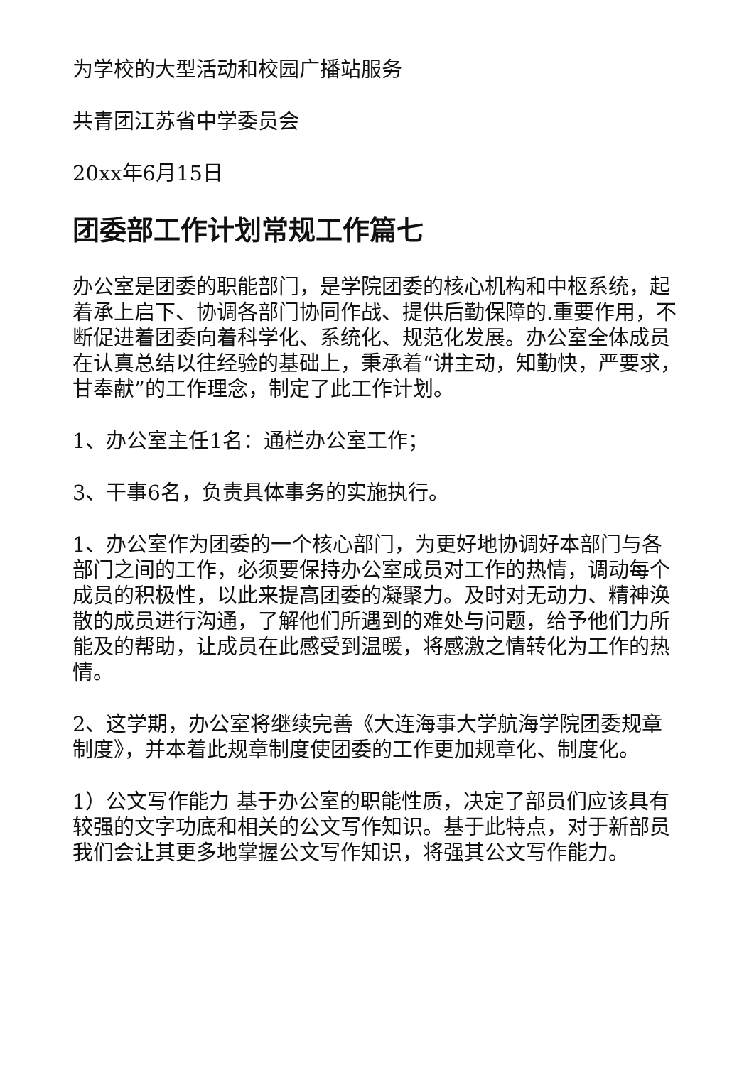为学校的大型活动和校园广播站服务
共青团江苏省中学委员会
20xx年6月15日
团委部工作计划常规工作篇七
办公室是团委的职能部门，是学院团委的核心机构和中枢系统，起着承上启下、协调各部门协同作战、提供后勤保障的.重要作用，不断促进着团委向着科学化、系统化、规范化发展。办公室全体成员在认真总结以往经验的基础上，秉承着“讲主动，知勤快，严要求，甘奉献”的工作理念，制定了此工作计划。
1、办公室主任1名：通栏办公室工作；
3、干事6名，负责具体事务的实施执行。
1、办公室作为团委的一个核心部门，为更好地协调好本部门与各部门之间的工作，必须要保持办公室成员对工作的热情，调动每个成员的积极性，以此来提高团委的凝聚力。及时对无动力、精神涣散的成员进行沟通，了解他们所遇到的难处与问题，给予他们力所能及的帮助，让成员在此感受到温暖，将感激之情转化为工作的热情。
2、这学期，办公室将继续完善《大连海事大学航海学院团委规章制度》，并本着此规章制度使团委的工作更加规章化、制度化。
1）公文写作能力 基于办公室的职能性质，决定了部员们应该具有较强的文字功底和相关的公文写作知识。基于此特点，对于新部员我们会让其更多地掌握公文写作知识，将强其公文写作能力。